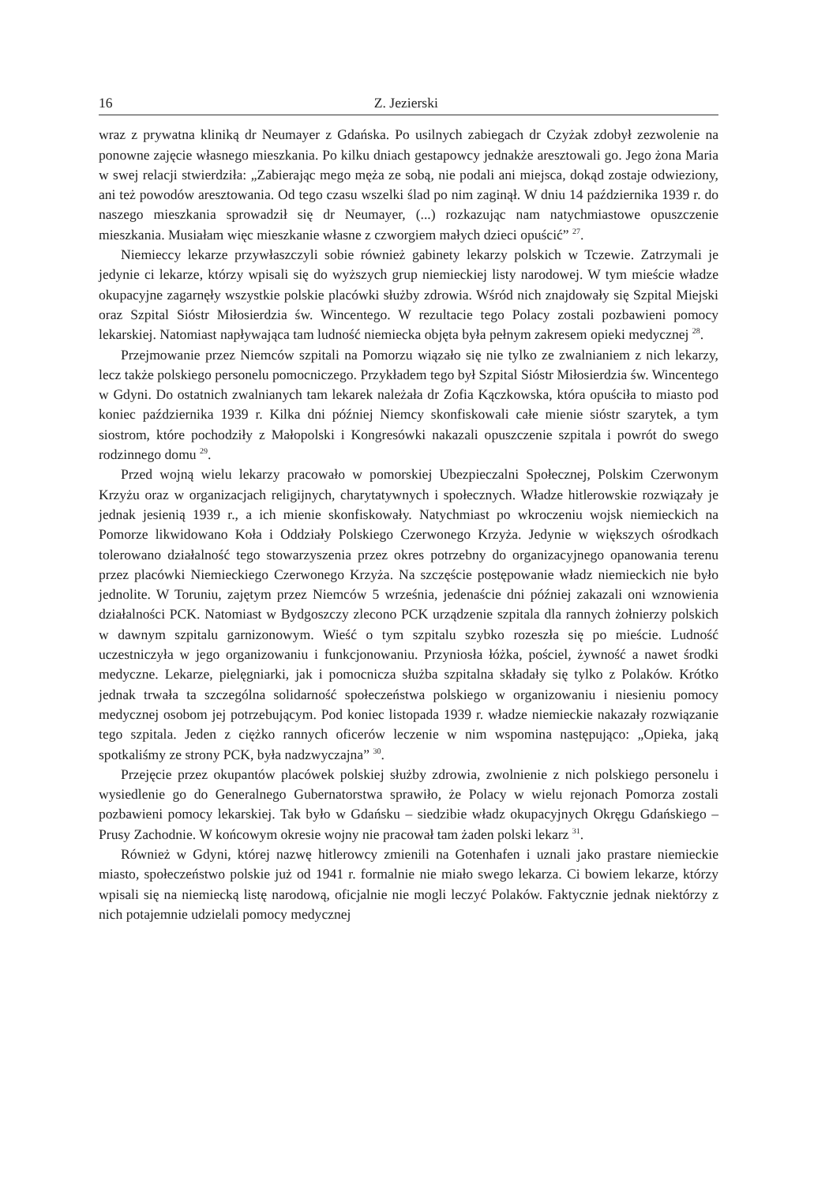16 Z. Jezierski
wraz z prywatna kliniką dr Neumayer z Gdańska. Po usilnych zabiegach dr Czyżak zdobył zezwolenie na ponowne zajęcie własnego mieszkania. Po kilku dniach gestapowcy jednakże aresztowali go. Jego żona Maria w swej relacji stwierdziła: „Zabierając mego męża ze sobą, nie podali ani miejsca, dokąd zostaje odwieziony, ani też powodów aresztowania. Od tego czasu wszelki ślad po nim zaginął. W dniu 14 października 1939 r. do naszego mieszkania sprowadził się dr Neumayer, (...) rozkazując nam natychmiastowe opuszczenie mieszkania. Musiałam więc mieszkanie własne z czworgiem małych dzieci opuścić” <sup>27</sup>.
Niemieccy lekarze przywłaszczyli sobie również gabinety lekarzy polskich w Tczewie. Zatrzymali je jedynie ci lekarze, którzy wpisali się do wyższych grup niemieckiej listy narodowej. W tym mieście władze okupacyjne zagarnęły wszystkie polskie placówki służby zdrowia. Wśród nich znajdowały się Szpital Miejski oraz Szpital Sióstr Miłosierdzia św. Wincentego. W rezultacie tego Polacy zostali pozbawieni pomocy lekarskiej. Natomiast napływająca tam ludność niemiecka objęta była pełnym zakresem opieki medycznej <sup>28</sup>.
Przejmowanie przez Niemców szpitali na Pomorzu wiązało się nie tylko ze zwalnianiem z nich lekarzy, lecz także polskiego personelu pomocniczego. Przykładem tego był Szpital Sióstr Miłosierdzia św. Wincentego w Gdyni. Do ostatnich zwalnianych tam lekarek należała dr Zofia Kączkowska, która opuściła to miasto pod koniec października 1939 r. Kilka dni później Niemcy skonfiskowali całe mienie sióstr szarytek, a tym siostrom, które pochodziły z Małopolski i Kongresówki nakazali opuszczenie szpitala i powrót do swego rodzinnego domu <sup>29</sup>.
Przed wojną wielu lekarzy pracowało w pomorskiej Ubezpieczalni Społecznej, Polskim Czerwonym Krzyżu oraz w organizacjach religijnych, charytatywnych i społecznych. Władze hitlerowskie rozwiązały je jednak jesienią 1939 r., a ich mienie skonfiskowały. Natychmiast po wkroczeniu wojsk niemieckich na Pomorze likwidowano Koła i Oddziały Polskiego Czerwonego Krzyża. Jedynie w większych ośrodkach tolerowano działalność tego stowarzyszenia przez okres potrzebny do organizacyjnego opanowania terenu przez placówki Niemieckiego Czerwonego Krzyża. Na szczęście postępowanie władz niemieckich nie było jednolite. W Toruniu, zajętym przez Niemców 5 września, jedenaście dni później zakazali oni wznowienia działalności PCK. Natomiast w Bydgoszczy zlecono PCK urządzenie szpitala dla rannych żołnierzy polskich w dawnym szpitalu garnizonowym. Wieść o tym szpitalu szybko rozeszła się po mieście. Ludność uczestniczyła w jego organizowaniu i funkcjonowaniu. Przyniosła łóżka, pościel, żywność a nawet środki medyczne. Lekarze, pielęgniarki, jak i pomocnicza służba szpitalna składały się tylko z Polaków. Krótko jednak trwała ta szczególna solidarność społeczeństwa polskiego w organizowaniu i niesieniu pomocy medycznej osobom jej potrzebującym. Pod koniec listopada 1939 r. władze niemieckie nakazały rozwiązanie tego szpitala. Jeden z ciężko rannych oficerów leczenie w nim wspomina następująco: „Opieka, jaką spotkaliśmy ze strony PCK, była nadzwyczajna” <sup>30</sup>.
Przejęcie przez okupantów placówek polskiej służby zdrowia, zwolnienie z nich polskiego personelu i wysiedlenie go do Generalnego Gubernatorstwa sprawiło, że Polacy w wielu rejonach Pomorza zostali pozbawieni pomocy lekarskiej. Tak było w Gdańsku – siedzibie władz okupacyjnych Okręgu Gdańskiego – Prusy Zachodnie. W końcowym okresie wojny nie pracował tam żaden polski lekarz <sup>31</sup>.
Również w Gdyni, której nazwę hitlerowcy zmienili na Gotenhafen i uznali jako prastare niemieckie miasto, społeczeństwo polskie już od 1941 r. formalnie nie miało swego lekarza. Ci bowiem lekarze, którzy wpisali się na niemiecką listę narodową, oficjalnie nie mogli leczyć Polaków. Faktycznie jednak niektórzy z nich potajemnie udzielali pomocy medycznej